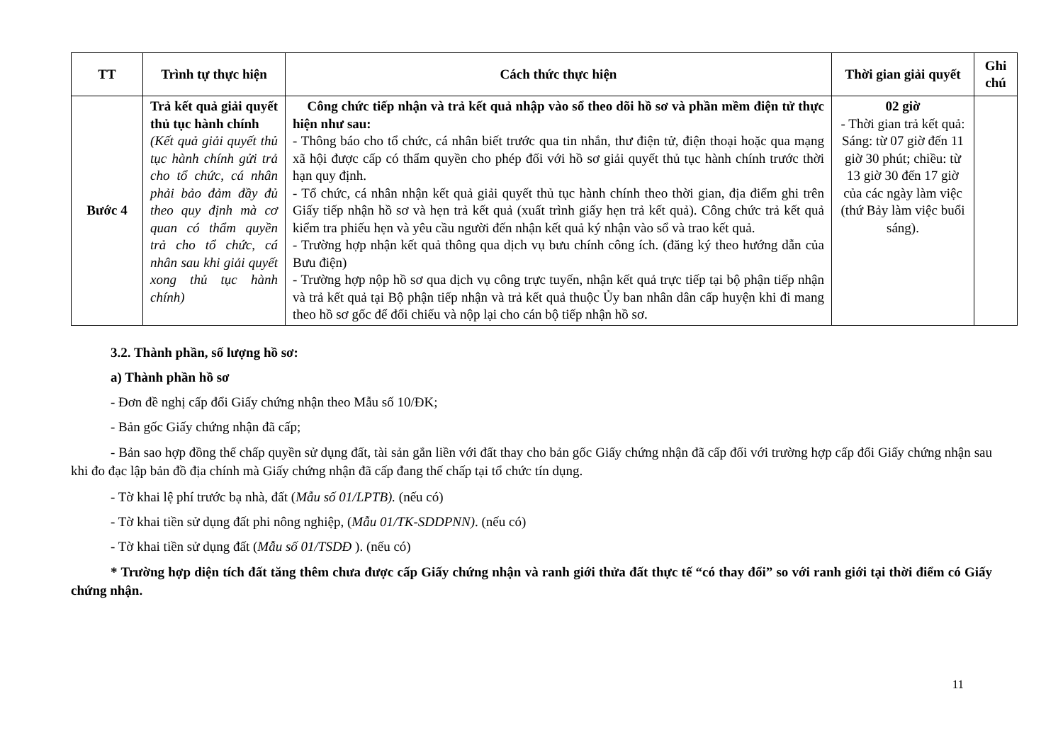| TT | Trình tự thực hiện | Cách thức thực hiện | Thời gian giải quyết | Ghi chú |
| --- | --- | --- | --- | --- |
| Bước 4 | Trả kết quả giải quyết thủ tục hành chính (Kết quả giải quyết thủ tục hành chính gửi trả cho tổ chức, cá nhân phải bảo đảm đầy đủ theo quy định mà cơ quan có thẩm quyền trả cho tổ chức, cá nhân sau khi giải quyết xong thủ tục hành chính) | Công chức tiếp nhận và trả kết quả nhập vào sổ theo dõi hồ sơ và phần mềm điện tử thực hiện như sau: - Thông báo cho tổ chức, cá nhân biết trước qua tin nhắn, thư điện tử, điện thoại hoặc qua mạng xã hội được cấp có thẩm quyền cho phép đối với hồ sơ giải quyết thủ tục hành chính trước thời hạn quy định. - Tổ chức, cá nhân nhận kết quả giải quyết thủ tục hành chính theo thời gian, địa điểm ghi trên Giấy tiếp nhận hồ sơ và hẹn trả kết quả (xuất trình giấy hẹn trả kết quả). Công chức trả kết quả kiểm tra phiếu hẹn và yêu cầu người đến nhận kết quả ký nhận vào sổ và trao kết quả. - Trường hợp nhận kết quả thông qua dịch vụ bưu chính công ích. (đăng ký theo hướng dẫn của Bưu điện) - Trường hợp nộp hồ sơ qua dịch vụ công trực tuyến, nhận kết quả trực tiếp tại bộ phận tiếp nhận và trả kết quả tại Bộ phận tiếp nhận và trả kết quả thuộc Ủy ban nhân dân cấp huyện khi đi mang theo hồ sơ gốc để đối chiếu và nộp lại cho cán bộ tiếp nhận hồ sơ. | 02 giờ - Thời gian trả kết quả: Sáng: từ 07 giờ đến 11 giờ 30 phút; chiều: từ 13 giờ 30 đến 17 giờ của các ngày làm việc (thứ Bảy làm việc buổi sáng). | |
3.2. Thành phần, số lượng hồ sơ:
a) Thành phần hồ sơ
- Đơn đề nghị cấp đổi Giấy chứng nhận theo Mẫu số 10/ĐK;
- Bản gốc Giấy chứng nhận đã cấp;
- Bản sao hợp đồng thế chấp quyền sử dụng đất, tài sản gắn liền với đất thay cho bản gốc Giấy chứng nhận đã cấp đối với trường hợp cấp đổi Giấy chứng nhận sau khi đo đạc lập bản đồ địa chính mà Giấy chứng nhận đã cấp đang thế chấp tại tổ chức tín dụng.
- Tờ khai lệ phí trước bạ nhà, đất (Mẫu số 01/LPTB). (nếu có)
- Tờ khai tiền sử dụng đất phi nông nghiệp, (Mẫu 01/TK-SDDPNN). (nếu có)
- Tờ khai tiền sử dụng đất (Mẫu số 01/TSDĐ ). (nếu có)
* Trường hợp diện tích đất tăng thêm chưa được cấp Giấy chứng nhận và ranh giới thửa đất thực tế “có thay đổi” so với ranh giới tại thời điểm có Giấy chứng nhận.
11